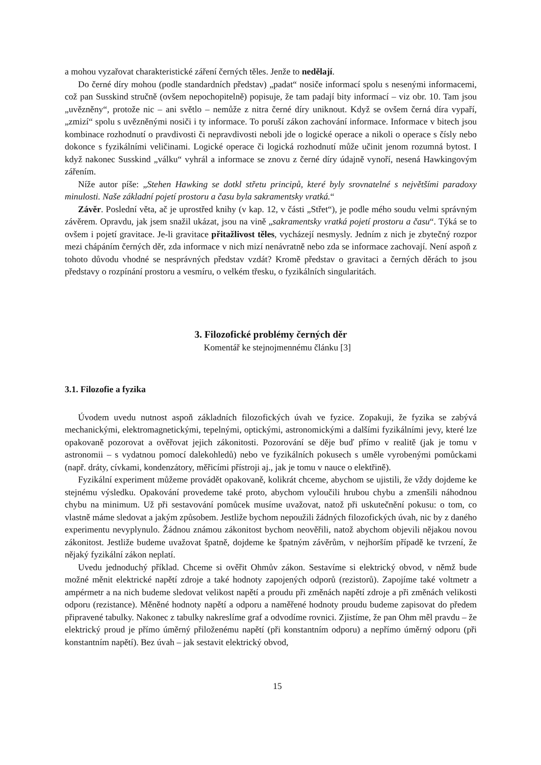a mohou vyzařovat charakteristické záření černých těles. Jenže to nedělají.
Do černé díry mohou (podle standardních představ) „padat“ nosiče informací spolu s nesenými informacemi, což pan Susskind stručně (ovšem nepochopitelně) popisuje, že tam padají bity informací – viz obr. 10. Tam jsou „uvězněny“, protože nic – ani světlo – nemůže z nitra černé díry uniknout. Když se ovšem černá díra vypaří, „zmizí“ spolu s uvězněnými nosiči i ty informace. To poruší zákon zachování informace. Informace v bitech jsou kombinace rozhodnutí o pravdivosti či nepravdivosti neboli jde o logické operace a nikoli o operace s čísly nebo dokonce s fyzikálními veličinami. Logické operace či logická rozhodnutí může učinit jenom rozumná bytost. I když nakonec Susskind „válku“ vyhrál a informace se znovu z černé díry údajně vynoří, nesená Hawkingovým zářením.
Níže autor píše: „Stehen Hawking se dotkl střetu principů, které byly srovnatelné s největšími paradoxy minulosti. Naše základní pojetí prostoru a času byla sakramentsky vratká.“
Závěr. Poslední věta, ač je uprostřed knihy (v kap. 12, v části „Střet“), je podle mého soudu velmi správným závěrem. Opravdu, jak jsem snažil ukázat, jsou na vině „sakramentsky vratká pojetí prostoru a času“. Týká se to ovšem i pojetí gravitace. Je-li gravitace přitažlivost těles, vycházejí nesmysly. Jedním z nich je zbytečný rozpor mezi chápáním černých děr, zda informace v nich mizí nenávratně nebo zda se informace zachovají. Není aspoň z tohoto důvodu vhodné se nesprávných představ vzdát? Kromě představ o gravitaci a černých děrách to jsou představy o rozpínání prostoru a vesmíru, o velkém třesku, o fyzikálních singularitách.
3. Filozofické problémy černých děr
Komentář ke stejnojmennému článku [3]
3.1. Filozofie a fyzika
Úvodem uvedu nutnost aspoň základních filozofických úvah ve fyzice. Zopakuji, že fyzika se zabývá mechanickými, elektromagnetickými, tepelnými, optickými, astronomickými a dalšími fyzikálními jevy, které lze opakovaně pozorovat a ověřovat jejich zákonitosti. Pozorování se děje buď přímo v realitě (jak je tomu v astronomii – s vydatnou pomocí dalekohledů) nebo ve fyzikálních pokusech s uměle vyrobenými pomůckami (např. dráty, cívkami, kondenzátory, měřicími přístroji aj., jak je tomu v nauce o elektřině).
Fyzikální experiment můžeme provádět opakovaně, kolikrát chceme, abychom se ujistili, že vždy dojdeme ke stejnému výsledku. Opakování provedeme také proto, abychom vyloučili hrubou chybu a zmenšili náhodnou chybu na minimum. Už při sestavování pomůcek musíme uvažovat, natož při uskutečnění pokusu: o tom, co vlastně máme sledovat a jakým způsobem. Jestliže bychom nepoužili žádných filozofických úvah, nic by z daného experimentu nevyplynulo. Žádnou známou zákonitost bychom neověřili, natož abychom objevili nějakou novou zákonitost. Jestliže budeme uvažovat špatně, dojdeme ke špatným závěrům, v nejhorším případě ke tvrzení, že nějaký fyzikální zákon neplatí.
Uvedu jednoduchý příklad. Chceme si ověřit Ohmův zákon. Sestavíme si elektrický obvod, v němž bude možné měnit elektrické napětí zdroje a také hodnoty zapojených odporů (rezistorů). Zapojíme také voltmetr a ampérmetr a na nich budeme sledovat velikost napětí a proudu při změnách napětí zdroje a při změnách velikosti odporu (rezistance). Měněné hodnoty napětí a odporu a naměřené hodnoty proudu budeme zapisovat do předem připravené tabulky. Nakonec z tabulky nakreslíme graf a odvodíme rovnici. Zjistíme, že pan Ohm měl pravdu – že elektrický proud je přímo úměrný přiloženému napětí (při konstantním odporu) a nepřímo úměrný odporu (při konstantním napětí). Bez úvah – jak sestavit elektrický obvod,
15